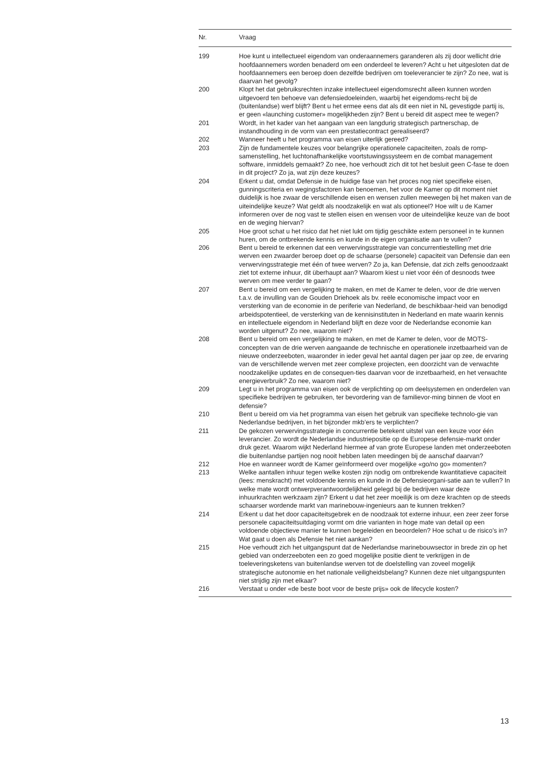| Nr. | Vraag |
| --- | --- |
| 199 | Hoe kunt u intellectueel eigendom van onderaannemers garanderen als zij door wellicht drie hoofdaannemers worden benaderd om een onderdeel te leveren? Acht u het uitgesloten dat de hoofdaannemers een beroep doen dezelfde bedrijven om toeleverancier te zijn? Zo nee, wat is daarvan het gevolg? |
| 200 | Klopt het dat gebruiksrechten inzake intellectueel eigendomsrecht alleen kunnen worden uitgevoerd ten behoeve van defensiedoeleinden, waarbij het eigendoms-recht bij de (buitenlandse) werf blijft? Bent u het ermee eens dat als dit een niet in NL gevestigde partij is, er geen «launching customer» mogelijkheden zijn? Bent u bereid dit aspect mee te wegen? |
| 201 | Wordt, in het kader van het aangaan van een langdurig strategisch partnerschap, de instandhouding in de vorm van een prestatiecontract gerealiseerd? |
| 202 | Wanneer heeft u het programma van eisen uiterlijk gereed? |
| 203 | Zijn de fundamentele keuzes voor belangrijke operationele capaciteiten, zoals de romp-samenstelling, het luchtonafhankelijke voortstuwingssysteem en de combat management software, inmiddels gemaakt? Zo nee, hoe verhoudt zich dit tot het besluit geen C-fase te doen in dit project? Zo ja, wat zijn deze keuzes? |
| 204 | Erkent u dat, omdat Defensie in de huidige fase van het proces nog niet specifieke eisen, gunningscriteria en wegingsfactoren kan benoemen, het voor de Kamer op dit moment niet duidelijk is hoe zwaar de verschillende eisen en wensen zullen meewegen bij het maken van de uiteindelijke keuze? Wat geldt als noodzakelijk en wat als optioneel? Hoe wilt u de Kamer informeren over de nog vast te stellen eisen en wensen voor de uiteindelijke keuze van de boot en de weging hiervan? |
| 205 | Hoe groot schat u het risico dat het niet lukt om tijdig geschikte extern personeel in te kunnen huren, om de ontbrekende kennis en kunde in de eigen organisatie aan te vullen? |
| 206 | Bent u bereid te erkennen dat een verwervingsstrategie van concurrentiestelling met drie werven een zwaarder beroep doet op de schaarse (personele) capaciteit van Defensie dan een verwervingsstrategie met één of twee werven? Zo ja, kan Defensie, dat zich zelfs genoodzaakt ziet tot externe inhuur, dit überhaupt aan? Waarom kiest u niet voor één of desnoods twee werven om mee verder te gaan? |
| 207 | Bent u bereid om een vergelijking te maken, en met de Kamer te delen, voor de drie werven t.a.v. de invulling van de Gouden Driehoek als bv. reële economische impact voor en versterking van de economie in de periferie van Nederland, de beschikbaar-heid van benodigd arbeidspotentieel, de versterking van de kennisinstituten in Nederland en mate waarin kennis en intellectuele eigendom in Nederland blijft en deze voor de Nederlandse economie kan worden uitgenut? Zo nee, waarom niet? |
| 208 | Bent u bereid om een vergelijking te maken, en met de Kamer te delen, voor de MOTS-concepten van de drie werven aangaande de technische en operationele inzetbaarheid van de nieuwe onderzeeboten, waaronder in ieder geval het aantal dagen per jaar op zee, de ervaring van de verschillende werven met zeer complexe projecten, een doorzicht van de verwachte noodzakelijke updates en de consequen-ties daarvan voor de inzetbaarheid, en het verwachte energieverbruik? Zo nee, waarom niet? |
| 209 | Legt u in het programma van eisen ook de verplichting op om deelsystemen en onderdelen van specifieke bedrijven te gebruiken, ter bevordering van de familievor-ming binnen de vloot en defensie? |
| 210 | Bent u bereid om via het programma van eisen het gebruik van specifieke technolo-gie van Nederlandse bedrijven, in het bijzonder mkb’ers te verplichten? |
| 211 | De gekozen verwervingsstrategie in concurrentie betekent uitstel van een keuze voor één leverancier. Zo wordt de Nederlandse industriepositie op de Europese defensie-markt onder druk gezet. Waarom wijkt Nederland hiermee af van grote Europese landen met onderzeeboten die buitenlandse partijen nog nooit hebben laten meedingen bij de aanschaf daarvan? |
| 212 | Hoe en wanneer wordt de Kamer geïnformeerd over mogelijke «go/no go» momenten? |
| 213 | Welke aantallen inhuur tegen welke kosten zijn nodig om ontbrekende kwantitatieve capaciteit (lees: menskracht) met voldoende kennis en kunde in de Defensieorgani-satie aan te vullen? In welke mate wordt ontwerpverantwoordelijkheid gelegd bij de bedrijven waar deze inhuurkrachten werkzaam zijn? Erkent u dat het zeer moeilijk is om deze krachten op de steeds schaarser wordende markt van marinebouw-ingenieurs aan te kunnen trekken? |
| 214 | Erkent u dat het door capaciteitsgebrek en de noodzaak tot externe inhuur, een zeer zeer forse personele capaciteitsuitdaging vormt om drie varianten in hoge mate van detail op een voldoende objectieve manier te kunnen begeleiden en beoordelen? Hoe schat u de risico’s in? Wat gaat u doen als Defensie het niet aankan? |
| 215 | Hoe verhoudt zich het uitgangspunt dat de Nederlandse marinebouwsector in brede zin op het gebied van onderzeeboten een zo goed mogelijke positie dient te verkrijgen in de toeleveringsketens van buitenlandse werven tot de doelstelling van zoveel mogelijk strategische autonomie en het nationale veiligheidsbelang? Kunnen deze niet uitgangspunten niet strijdig zijn met elkaar? |
| 216 | Verstaat u onder «de beste boot voor de beste prijs» ook de lifecycle kosten? |
13